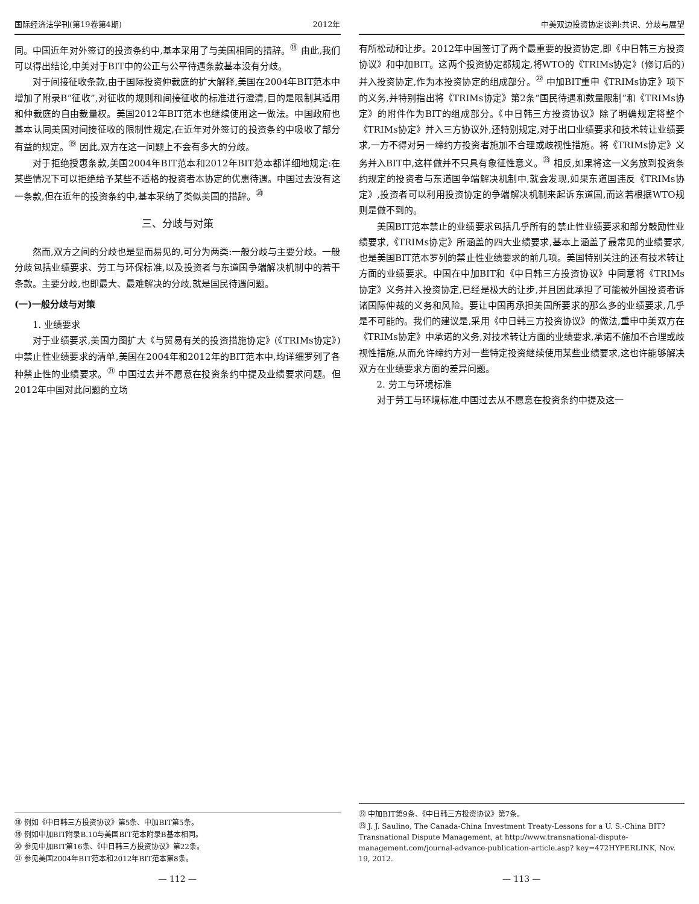国际经济法学刊(第19卷第4期) 2012年
同。中国近年对外签订的投资条约中,基本采用了与美国相同的措辞。<sup>⑱</sup> 由此,我们可以得出结论,中美对于BIT中的公正与公平待遇条款基本没有分歧。
对于间接征收条款,由于国际投资仲裁庭的扩大解释,美国在2004年BIT范本中增加了附录B“征收”,对征收的规则和间接征收的标准进行澄清,目的是限制其适用和仲裁庭的自由裁量权。美国2012年BIT范本也继续使用这一做法。中国政府也基本认同美国对间接征收的限制性规定,在近年对外签订的投资条约中吸收了部分有益的规定。<sup>⑲</sup> 因此,双方在这一问题上不会有多大的分歧。
对于拒绝授惠条款,美国2004年BIT范本和2012年BIT范本都详细地规定:在某些情况下可以拒绝给予某些不适格的投资者本协定的优惠待遇。中国过去没有这一条款,但在近年的投资条约中,基本采纳了类似美国的措辞。<sup>⑳</sup>
三、分歧与对策
然而,双方之间的分歧也是显而易见的,可分为两类:一般分歧与主要分歧。一般分歧包括业绩要求、劳工与环保标准,以及投资者与东道国争端解决机制中的若干条款。主要分歧,也即最大、最难解决的分歧,就是国民待遇问题。
(一)一般分歧与对策
1. 业绩要求
对于业绩要求,美国力图扩大《与贸易有关的投资措施协定》(《TRIMs协定》)中禁止性业绩要求的清单,美国在2004年和2012年的BIT范本中,均详细罗列了各种禁止性的业绩要求。<sup>㉑</sup> 中国过去并不愿意在投资条约中提及业绩要求问题。但2012年中国对此问题的立场
⑱ 例如《中日韩三方投资协议》第5条、中加BIT第5条。
⑲ 例如中加BIT附录B.10与美国BIT范本附录B基本相同。
⑳ 参见中加BIT第16条、《中日韩三方投资协议》第22条。
㉑ 参见美国2004年BIT范本和2012年BIT范本第8条。
— 112 —
中美双边投资协定谈判:共识、分歧与展望
有所松动和让步。2012年中国签订了两个最重要的投资协定,即《中日韩三方投资协议》和中加BIT。这两个投资协定都规定,将WTO的《TRIMs协定》(修订后的)并入投资协定,作为本投资协定的组成部分。<sup>㉒</sup> 中加BIT重申《TRIMs协定》项下的义务,并特别指出将《TRIMs协定》第2条“国民待遇和数量限制”和《TRIMs协定》的附件作为BIT的组成部分。《中日韩三方投资协议》除了明确规定将整个《TRIMs协定》并入三方协议外,还特别规定,对于出口业绩要求和技术转让业绩要求,一方不得对另一缔约方投资者施加不合理或歧视性措施。将《TRIMs协定》义务并入BIT中,这样做并不只具有象征性意义。<sup>㉓</sup> 相反,如果将这一义务放到投资条约规定的投资者与东道国争端解决机制中,就会发现,如果东道国违反《TRIMs协定》,投资者可以利用投资协定的争端解决机制来起诉东道国,而这若根据WTO规则是做不到的。
美国BIT范本禁止的业绩要求包括几乎所有的禁止性业绩要求和部分鼓励性业绩要求,《TRIMs协定》所涵盖的四大业绩要求,基本上涵盖了最常见的业绩要求,也是美国BIT范本罗列的禁止性业绩要求的前几项。美国特别关注的还有技术转让方面的业绩要求。中国在中加BIT和《中日韩三方投资协议》中同意将《TRIMs协定》义务并入投资协定,已经是极大的让步,并且因此承担了可能被外国投资者诉诸国际仲裁的义务和风险。要让中国再承担美国所要求的那么多的业绩要求,几乎是不可能的。我们的建议是,采用《中日韩三方投资协议》的做法,重申中美双方在《TRIMs协定》中承诺的义务,对技术转让方面的业绩要求,承诺不施加不合理或歧视性措施,从而允许缔约方对一些特定投资继续使用某些业绩要求,这也许能够解决双方在业绩要求方面的差异问题。
2. 劳工与环境标准
对于劳工与环境标准,中国过去从不愿意在投资条约中提及这一
㉒ 中加BIT第9条、《中日韩三方投资协议》第7条。
㉓ J. J. Saulino, The Canada-China Investment Treaty-Lessons for a U. S.-China BIT? Transnational Dispute Management, at http://www.transnational-dispute-management.com/journal-advance-publication-article.asp? key=472HYPERLINK, Nov. 19, 2012.
— 113 —